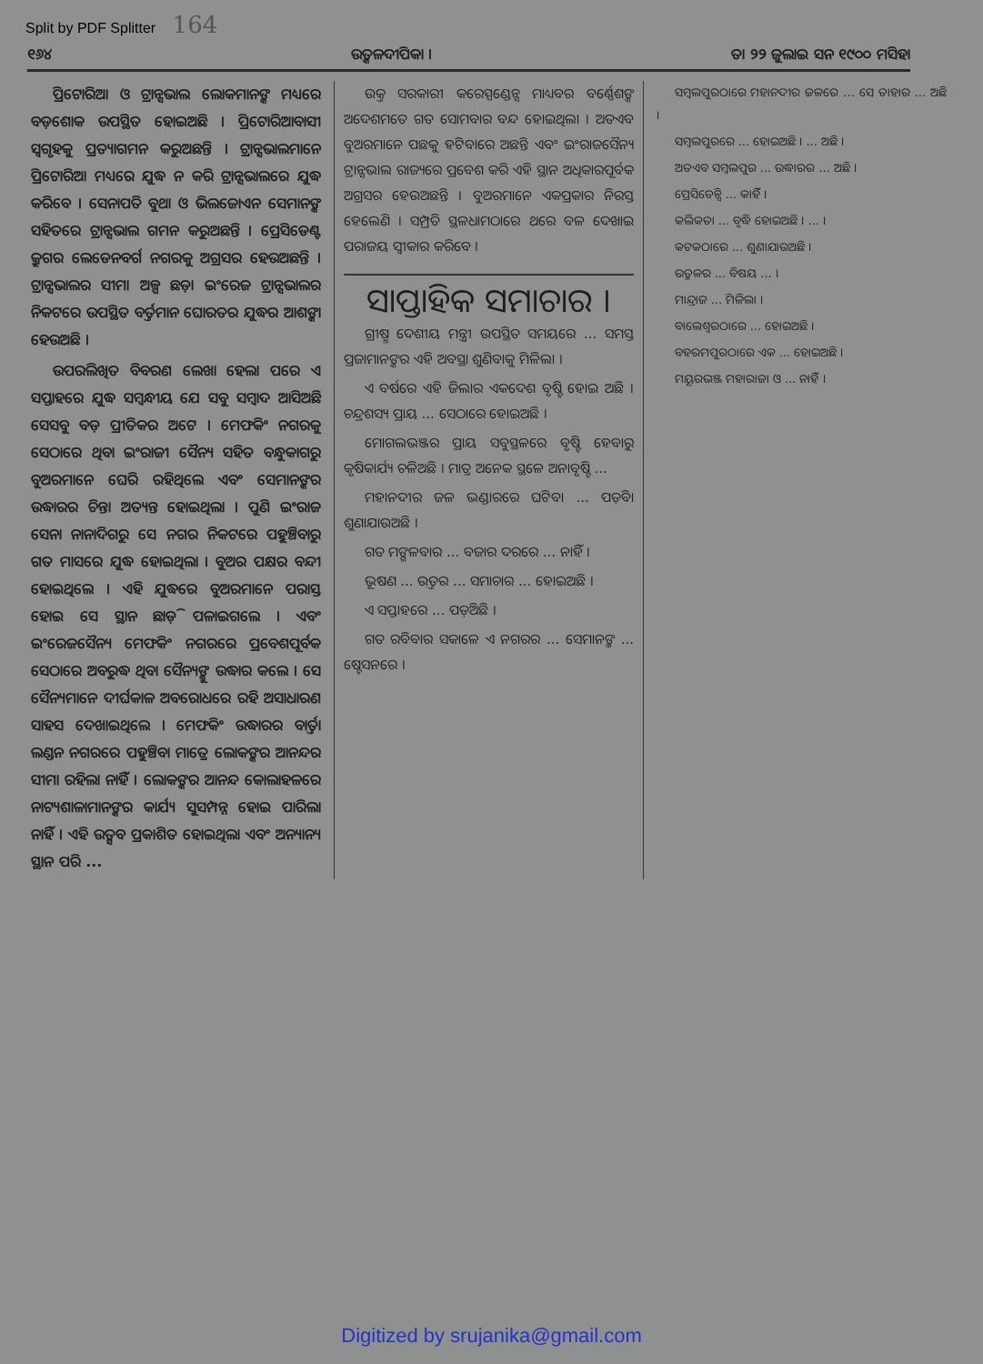Split by PDF Splitter 164
୧୬୪
ଉତ୍କଳଦୀପିକା ।
ତା ୨୨ ଜୁଲାଇ ସନ ୧୯୦୦ ମସିହା
ପ୍ରିଟୋରିଆ ଓ ଟ୍ରାନ୍ସଭାଲ ଲୋକମାନଙ୍କ ମଧ୍ୟରେ ବଡ଼ଶୋକ ଉପସ୍ଥିତ ହୋଇଅଛି । ପ୍ରିଟୋରିଆବାସୀ ସ୍ୱଗୃହକୁ ପ୍ରତ୍ୟାଗମନ କରୁଅଛନ୍ତି । ଟ୍ରାନ୍ସଭାଲମାନେ ପ୍ରିଟୋରିଆ ମଧ୍ୟରେ ଯୁଦ୍ଧ ନ କରି ଟ୍ରାନ୍ସଭାଲରେ ଯୁଦ୍ଧ କରିବେ । ସେନାପତି ବୁଥା ଓ ଭିଲଜୋଏନ ସେମାନଙ୍କ ସହିତରେ ଟ୍ରାନ୍ସଭାଲ ଗମନ କରୁଅଛନ୍ତି । ପ୍ରେସିଡେଣ୍ଟ କ୍ରୁଗର ଲେଡେନବର୍ଗ ନଗରକୁ ଅଗ୍ରସର ହେଉଅଛନ୍ତି । ଟ୍ରାନ୍ସଭାଲର ସୀମା ଅଳ୍ପ ଛଡ଼ା ଇଂରେଜ ଟ୍ରାନ୍ସଭାଲର ନିକଟରେ ଉପସ୍ଥିତ ବର୍ତ୍ତମାନ ଘୋରତର ଯୁଦ୍ଧର ଆଶଙ୍କା ହେଉଅଛି ।
ଉପରଲିଖିତ ବିବରଣ ଲେଖା ହେଲା ପରେ ଏ ସପ୍ତାହରେ ଯୁଦ୍ଧ ସମ୍ବନ୍ଧୀୟ ଯେ ସବୁ ସମ୍ବାଦ ଆସିଅଛି ସେସବୁ ବଡ଼ ପ୍ରୀତିକର ଅଟେ । ମେଫକିଂ ନଗରକୁ ସେଠାରେ ଥିବା ଇଂରାଜୀ ସୈନ୍ୟ ସହିତ ବନ୍ଧୁକାଗରୁ ବୁଅରମାନେ ଘେରି ରହିଥିଲେ ଏବଂ ସେମାନଙ୍କର ଉଦ୍ଧାରର ଚିନ୍ତା ଅତ୍ୟନ୍ତ ହୋଇଥିଲା । ପୁଣି ଇଂରାଜ ସେନା ନାନାଦିଗରୁ ସେ ନଗର ନିକଟରେ ପହୁଞ୍ଚିବାରୁ ଗତ ମାସରେ ଯୁଦ୍ଧ ହୋଇଥିଲା । ବୁଅର ପକ୍ଷର ବନ୍ଦୀ ହୋଇଥିଲେ । ଏହି ଯୁଦ୍ଧରେ ବୁଅରମାନେ ପରାସ୍ତ ହୋଇ ସେ ସ୍ଥାନ ଛାଡ଼ି ପଳାଇଗଲେ । ଏବଂ ଇଂରେଜସୈନ୍ୟ ମେଫକିଂ ନଗରରେ ପ୍ରବେଶପୂର୍ବକ ସେଠାରେ ଅବରୁଦ୍ଧ ଥିବା ସୈନ୍ୟଙ୍କୁ ଉଦ୍ଧାର କଲେ । ସେ ସୈନ୍ୟମାନେ ଦୀର୍ଘକାଳ ଅବରୋଧରେ ରହି ଅସାଧାରଣ ସାହସ ଦେଖାଇଥିଲେ । ମେଫକିଂ ଉଦ୍ଧାରର ବାର୍ତ୍ତା ଲଣ୍ଡନ ନଗରରେ ପହୁଞ୍ଚିବା ମାତ୍ରେ ଲୋକଙ୍କର ଆନନ୍ଦର ସୀମା ରହିଲା ନାହିଁ । ଲୋକଙ୍କର ଆନନ୍ଦ କୋଲାହଳରେ ନାଟ୍ୟଶାଳାମାନଙ୍କର କାର୍ଯ୍ୟ ସୁସମ୍ପନ୍ନ ହୋଇ ପାରିଲା ନାହିଁ । ଏହି ଉତ୍ସବ ପ୍ରକାଶିତ ହୋଇଥିଲା ଏବଂ ଅନ୍ୟାନ୍ୟ ସ୍ଥାନ ପରି ...
ଉକ୍ତ ସରକାରୀ କରେସ୍ପଣ୍ଡେନ୍ସ ମାଧ୍ୟବର ବର୍ଣ୍ଣେଶଙ୍କ ଅଦେଶମତେ ଗତ ସୋମବାର ବନ୍ଦ ହୋଇଥିଲା । ଅତଏବ ବୁଅରମାନେ ପଛକୁ ହଟିବାରେ ଅଛନ୍ତି ଏବଂ ଇଂରାଜସୈନ୍ୟ ଟ୍ରାନ୍ସଭାଲ ରାଜ୍ୟରେ ପ୍ରବେଶ କରି ଏହି ସ୍ଥାନ ଅଧିକାରପୂର୍ବକ ଅଗ୍ରସର ହେଉଅଛନ୍ତି । ବୁଅରମାନେ ଏକପ୍ରକାର ନିରସ୍ତ ହେଲେଣି । ସମ୍ପ୍ରତି ସ୍ଥଳଧାମଠାରେ ଥରେ ବଳ ଦେଖାଇ ପରାଜୟ ସ୍ୱୀକାର କରିବେ ।
ସାପ୍ତାହିକ ସମାଚାର ।
ଗ୍ରୀଷ୍ମ ଦେଶୀୟ ମନ୍ତ୍ରୀ ଉପସ୍ଥିତ ସମୟରେ ... ସମସ୍ତ ପ୍ରଜାମାନଙ୍କର ଏହି ଅବସ୍ଥା ଶୁଣିବାକୁ ମିଳିଲା ।
ଏ ବର୍ଷରେ ଏହି ଜିଲାର ଏକଦେଶ ବୃଷ୍ଟି ହୋଇ ଅଛି । ଚନ୍ଦ୍ରଶସ୍ୟ ପ୍ରାୟ ... ସେଠାରେ ହୋଇଅଛି ।
ମୋଗଲଭଞ୍ଜର ପ୍ରାୟ ସବୁସ୍ଥଳରେ ବୃଷ୍ଟି ହେବାରୁ କୃଷିକାର୍ଯ୍ୟ ଚଳିଅଛି । ମାତ୍ର ଅନେକ ସ୍ଥଳେ ଅନାବୃଷ୍ଟି ...
ମହାନଦୀର ଜଳ ଭଣ୍ଡାରରେ ଘଟିବା ... ପଡ଼ିବା ଶୁଣାଯାଉଅଛି ।
ଗତ ମଙ୍ଗଳବାର ... ବଜାର ଦରରେ ... ନାହିଁ ।
ଭୂଷଣ ... ଉତ୍ତର ... ସମାଚାର ... ହୋଇଅଛି ।
ଏ ସପ୍ତାହରେ ... ପଡ଼ିଅଛି ।
ଗତ ରବିବାର ସକାଳେ ଏ ନଗରର ... ସେମାନଙ୍କ ... ଷ୍ଟେସନରେ ।
ସମ୍ବଲପୁରଠାରେ ମହାନଦୀର ଜଳରେ ... ସେ ତାହାର ... ଅଛି ।
ସମ୍ବଲପୁରରେ ... ହୋଇଅଛି । ... ଅଛି ।
ଅତଏବ ସମ୍ବଲପୁର ... ଉଦ୍ଧାରର ... ଅଛି ।
ପ୍ରେସିଡେନ୍ସି ... କାହିଁ ।
କଲିକତା ... ବୃଦ୍ଧି ହୋଇଅଛି । ... ।
କଟକଠାରେ ... ଶୁଣାଯାଉଅଛି ।
ଉତ୍କଳର ... ବିଷୟ ... ।
ମାନ୍ଦ୍ରାଜ ... ମିଳିଲା ।
ବାଲେଶ୍ୱରଠାରେ ... ହୋଇଅଛି ।
ବହରମପୁରଠାରେ ଏକ ... ହୋଇଅଛି ।
ମୟୂରଭଞ୍ଜ ମହାରାଜା ଓ ... ନାହିଁ ।
Digitized by srujanika@gmail.com